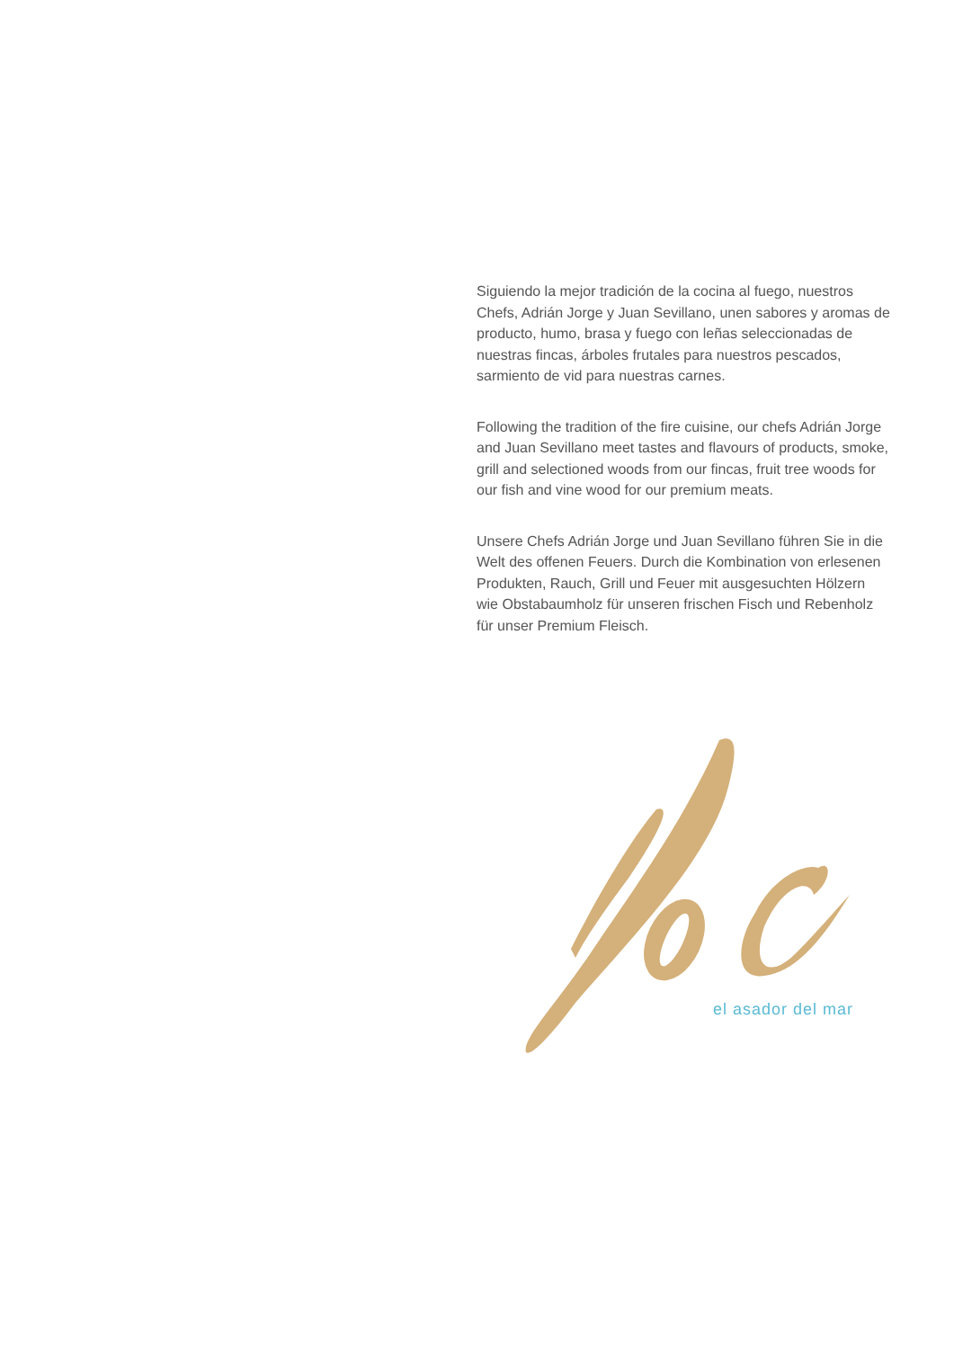Siguiendo la mejor tradición de la cocina al fuego, nuestros Chefs, Adrián Jorge y Juan Sevillano, unen sabores y aromas de producto, humo, brasa y fuego con leñas seleccionadas de nuestras fincas, árboles frutales para nuestros pescados, sarmiento de vid para nuestras carnes.
Following the tradition of the fire cuisine, our chefs Adrián Jorge and Juan Sevillano meet tastes and flavours of products, smoke, grill and selectioned woods from our fincas, fruit tree woods for our fish and vine wood for our premium meats.
Unsere Chefs Adrián Jorge und Juan Sevillano führen Sie in die Welt des offenen Feuers. Durch die Kombination von erlesenen Produkten, Rauch, Grill und Feuer mit ausgesuchten Hölzern wie Obstabaumholz für unseren frischen Fisch und Rebenholz für unser Premium Fleisch.
el asador del mar